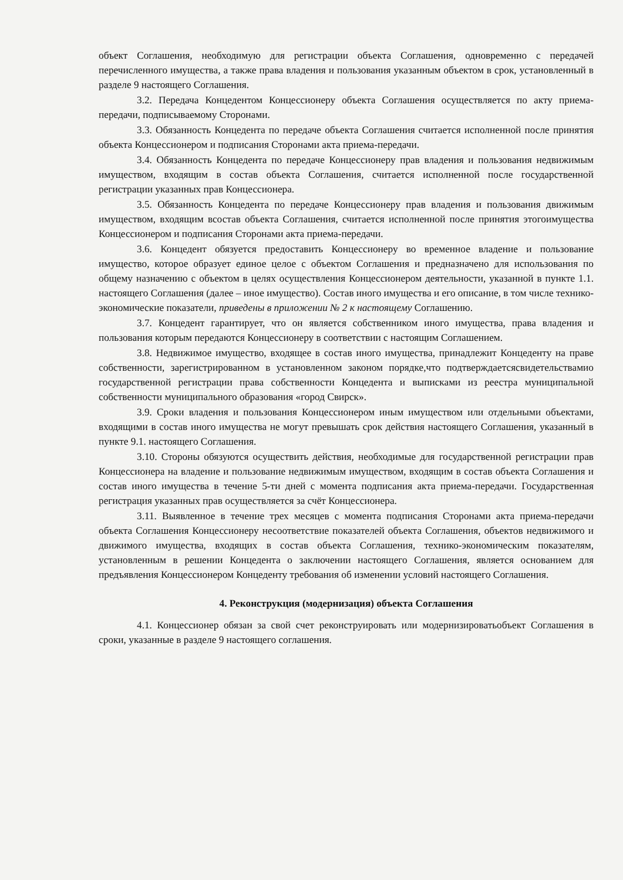объект Соглашения, необходимую для регистрации объекта Соглашения, одновременно с передачей перечисленного имущества, а также права владения и пользования указанным объектом в срок, установленный в разделе 9 настоящего Соглашения.
3.2. Передача Концедентом Концессионеру объекта Соглашения осуществляется по акту приема-передачи, подписываемому Сторонами.
3.3. Обязанность Концедента по передаче объекта Соглашения считается исполненной после принятия объекта Концессионером и подписания Сторонами акта приема-передачи.
3.4. Обязанность Концедента по передаче Концессионеру прав владения и пользования недвижимым имуществом, входящим в состав объекта Соглашения, считается исполненной после государственной регистрации указанных прав Концессионера.
3.5. Обязанность Концедента по передаче Концессионеру прав владения и пользования движимым имуществом, входящим всостав объекта Соглашения, считается исполненной после принятия этогоимущества Концессионером и подписания Сторонами акта приема-передачи.
3.6. Концедент обязуется предоставить Концессионеру во временное владение и пользование имущество, которое образует единое целое с объектом Соглашения и предназначено для использования по общему назначению с объектом в целях осуществления Концессионером деятельности, указанной в пункте 1.1. настоящего Соглашения (далее – иное имущество). Состав иного имущества и его описание, в том числе технико-экономические показатели, приведены в приложении № 2 к настоящему Соглашению.
3.7. Концедент гарантирует, что он является собственником иного имущества, права владения и пользования которым передаются Концессионеру в соответствии с настоящим Соглашением.
3.8. Недвижимое имущество, входящее в состав иного имущества, принадлежит Концеденту на праве собственности, зарегистрированном в установленном законом порядке,что подтверждаетсясвидетельствамио государственной регистрации права собственности Концедента и выписками из реестра муниципальной собственности муниципального образования «город Свирск».
3.9. Сроки владения и пользования Концессионером иным имуществом или отдельными объектами, входящими в состав иного имущества не могут превышать срок действия настоящего Соглашения, указанный в пункте 9.1. настоящего Соглашения.
3.10. Стороны обязуются осуществить действия, необходимые для государственной регистрации прав Концессионера на владение и пользование недвижимым имуществом, входящим в состав объекта Соглашения и состав иного имущества в течение 5-ти дней с момента подписания акта приема-передачи. Государственная регистрация указанных прав осуществляется за счёт Концессионера.
3.11. Выявленное в течение трех месяцев с момента подписания Сторонами акта приема-передачи объекта Соглашения Концессионеру несоответствие показателей объекта Соглашения, объектов недвижимого и движимого имущества, входящих в состав объекта Соглашения, технико-экономическим показателям, установленным в решении Концедента о заключении настоящего Соглашения, является основанием для предъявления Концессионером Концеденту требования об изменении условий настоящего Соглашения.
4. Реконструкция (модернизация) объекта Соглашения
4.1. Концессионер обязан за свой счет реконструировать или модернизироватьобъект Соглашения в сроки, указанные в разделе 9 настоящего соглашения.